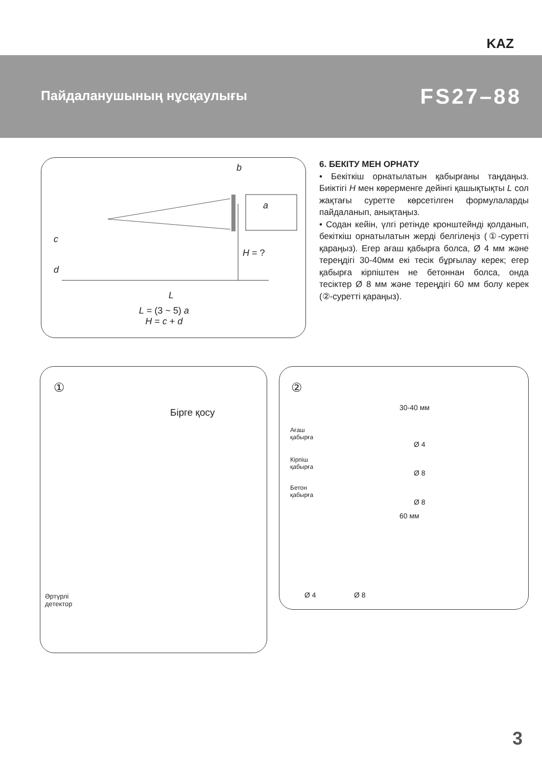KAZ
Пайдаланушының нұсқаулығы FS27–88
b
a
c
H = ?
d
L
L = (3 ~ 5) a
H = c + d
6. БЕКІТУ МЕН ОРНАТУ
• Бекіткіш орнатылатын қабырғаны таңдаңыз. Биіктігі H мен көрерменге дейінгі қашықтықты L сол жақтағы суретте көрсетілген формулаларды пайдаланып, анықтаңыз.
• Содан кейін, үлгі ретінде кронштейнді қолданып, бекіткіш орнатылатын жерді белгілеңіз (①-суретті қараңыз). Егер ағаш қабырға болса, Ø 4 мм және тереңдігі 30-40мм екі тесік бұрғылау керек; егер қабырға кірпіштен не бетоннан болса, онда тесіктер Ø 8 мм және тереңдігі 60 мм болу керек (②-суретті қараңыз).
①
Бірге қосу
Әртүрлі
детектор
②
30-40 мм
Ағаш
қабырға
Ø 4
Кірпіш
қабырға
Ø 8
Бетон
қабырға
Ø 8
60 мм
Ø 4 Ø 8
3